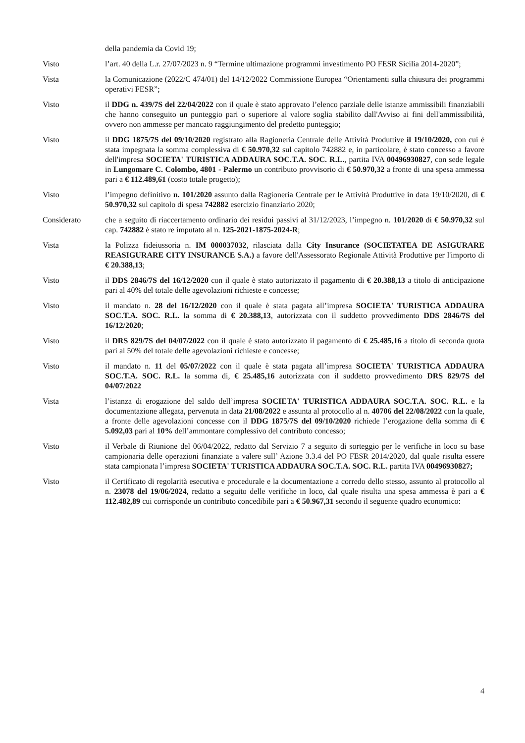della pandemia da Covid 19;
Visto l’art. 40 della L.r. 27/07/2023 n. 9 “Termine ultimazione programmi investimento PO FESR Sicilia 2014-2020”;
Vista la Comunicazione (2022/C 474/01) del 14/12/2022 Commissione Europea “Orientamenti sulla chiusura dei programmi operativi FESR”;
Visto il DDG n. 439/7S del 22/04/2022 con il quale è stato approvato l’elenco parziale delle istanze ammissibili finanziabili che hanno conseguito un punteggio pari o superiore al valore soglia stabilito dall'Avviso ai fini dell'ammissibilità, ovvero non ammesse per mancato raggiungimento del predetto punteggio;
Visto il DDG 1875/7S del 09/10/2020 registrato alla Ragioneria Centrale delle Attività Produttive il 19/10/2020, con cui è stata impegnata la somma complessiva di € 50.970,32 sul capitolo 742882 e, in particolare, è stato concesso a favore dell'impresa SOCIETA' TURISTICA ADDAURA SOC.T.A. SOC. R.L., partita IVA 00496930827, con sede legale in Lungomare C. Colombo, 4801 - Palermo un contributo provvisorio di € 50.970,32 a fronte di una spesa ammessa pari a € 112.489,61 (costo totale progetto);
Visto l’impegno definitivo n. 101/2020 assunto dalla Ragioneria Centrale per le Attività Produttive in data 19/10/2020, di € 50.970,32 sul capitolo di spesa 742882 esercizio finanziario 2020;
Considerato che a seguito di riaccertamento ordinario dei residui passivi al 31/12/2023, l’impegno n. 101/2020 di € 50.970,32 sul cap. 742882 è stato re imputato al n. 125-2021-1875-2024-R;
Vista la Polizza fideiussoria n. IM 000037032, rilasciata dalla City Insurance (SOCIETATEA DE ASIGURARE REASIGURARE CITY INSURANCE S.A.) a favore dell'Assessorato Regionale Attività Produttive per l'importo di € 20.388,13;
Visto il DDS 2846/7S del 16/12/2020 con il quale è stato autorizzato il pagamento di € 20.388,13 a titolo di anticipazione pari al 40% del totale delle agevolazioni richieste e concesse;
Visto il mandato n. 28 del 16/12/2020 con il quale è stata pagata all’impresa SOCIETA' TURISTICA ADDAURA SOC.T.A. SOC. R.L. la somma di € 20.388,13, autorizzata con il suddetto provvedimento DDS 2846/7S del 16/12/2020;
Visto il DRS 829/7S del 04/07/2022 con il quale è stato autorizzato il pagamento di € 25.485,16 a titolo di seconda quota pari al 50% del totale delle agevolazioni richieste e concesse;
Visto il mandato n. 11 del 05/07/2022 con il quale è stata pagata all’impresa SOCIETA' TURISTICA ADDAURA SOC.T.A. SOC. R.L. la somma di, € 25.485,16 autorizzata con il suddetto provvedimento DRS 829/7S del 04/07/2022
Vista l’istanza di erogazione del saldo dell’impresa SOCIETA' TURISTICA ADDAURA SOC.T.A. SOC. R.L. e la documentazione allegata, pervenuta in data 21/08/2022 e assunta al protocollo al n. 40706 del 22/08/2022 con la quale, a fronte delle agevolazioni concesse con il DDG 1875/7S del 09/10/2020 richiede l’erogazione della somma di € 5.092,03 pari al 10% dell’ammontare complessivo del contributo concesso;
Visto il Verbale di Riunione del 06/04/2022, redatto dal Servizio 7 a seguito di sorteggio per le verifiche in loco su base campionaria delle operazioni finanziate a valere sull’ Azione 3.3.4 del PO FESR 2014/2020, dal quale risulta essere stata campionata l’impresa SOCIETA' TURISTICA ADDAURA SOC.T.A. SOC. R.L. partita IVA 00496930827;
Visto il Certificato di regolarità esecutiva e procedurale e la documentazione a corredo dello stesso, assunto al protocollo al n. 23078 del 19/06/2024, redatto a seguito delle verifiche in loco, dal quale risulta una spesa ammessa è pari a € 112.482,89 cui corrisponde un contributo concedibile pari a € 50.967,31 secondo il seguente quadro economico:
4